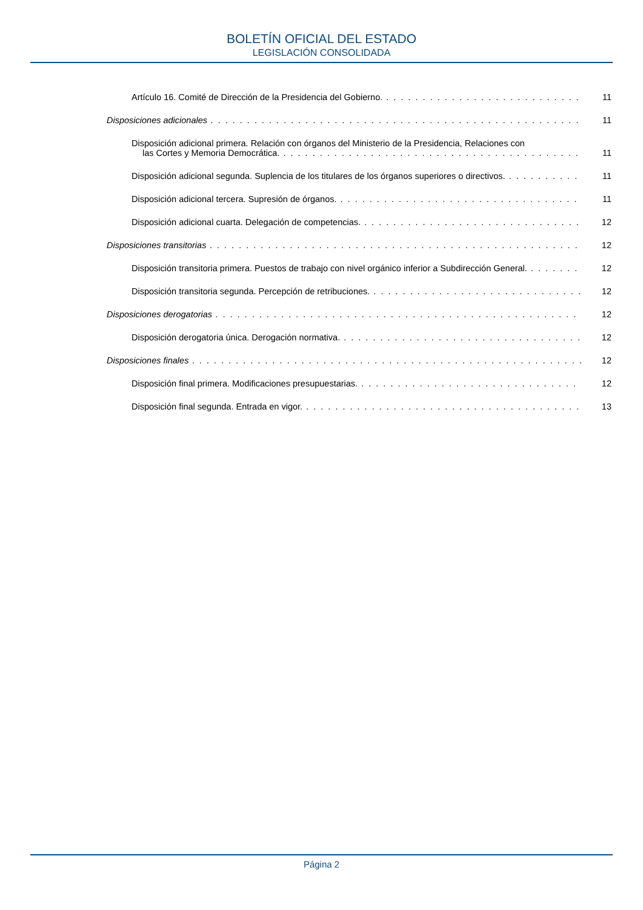BOLETÍN OFICIAL DEL ESTADO
LEGISLACIÓN CONSOLIDADA
Artículo 16. Comité de Dirección de la Presidencia del Gobierno. 11
Disposiciones adicionales 11
Disposición adicional primera. Relación con órganos del Ministerio de la Presidencia, Relaciones con
las Cortes y Memoria Democrática. 11
Disposición adicional segunda. Suplencia de los titulares de los órganos superiores o directivos. 11
Disposición adicional tercera. Supresión de órganos. 11
Disposición adicional cuarta. Delegación de competencias. 12
Disposiciones transitorias 12
Disposición transitoria primera. Puestos de trabajo con nivel orgánico inferior a Subdirección General. 12
Disposición transitoria segunda. Percepción de retribuciones. 12
Disposiciones derogatorias 12
Disposición derogatoria única. Derogación normativa. 12
Disposiciones finales 12
Disposición final primera. Modificaciones presupuestarias. 12
Disposición final segunda. Entrada en vigor. 13
Página 2